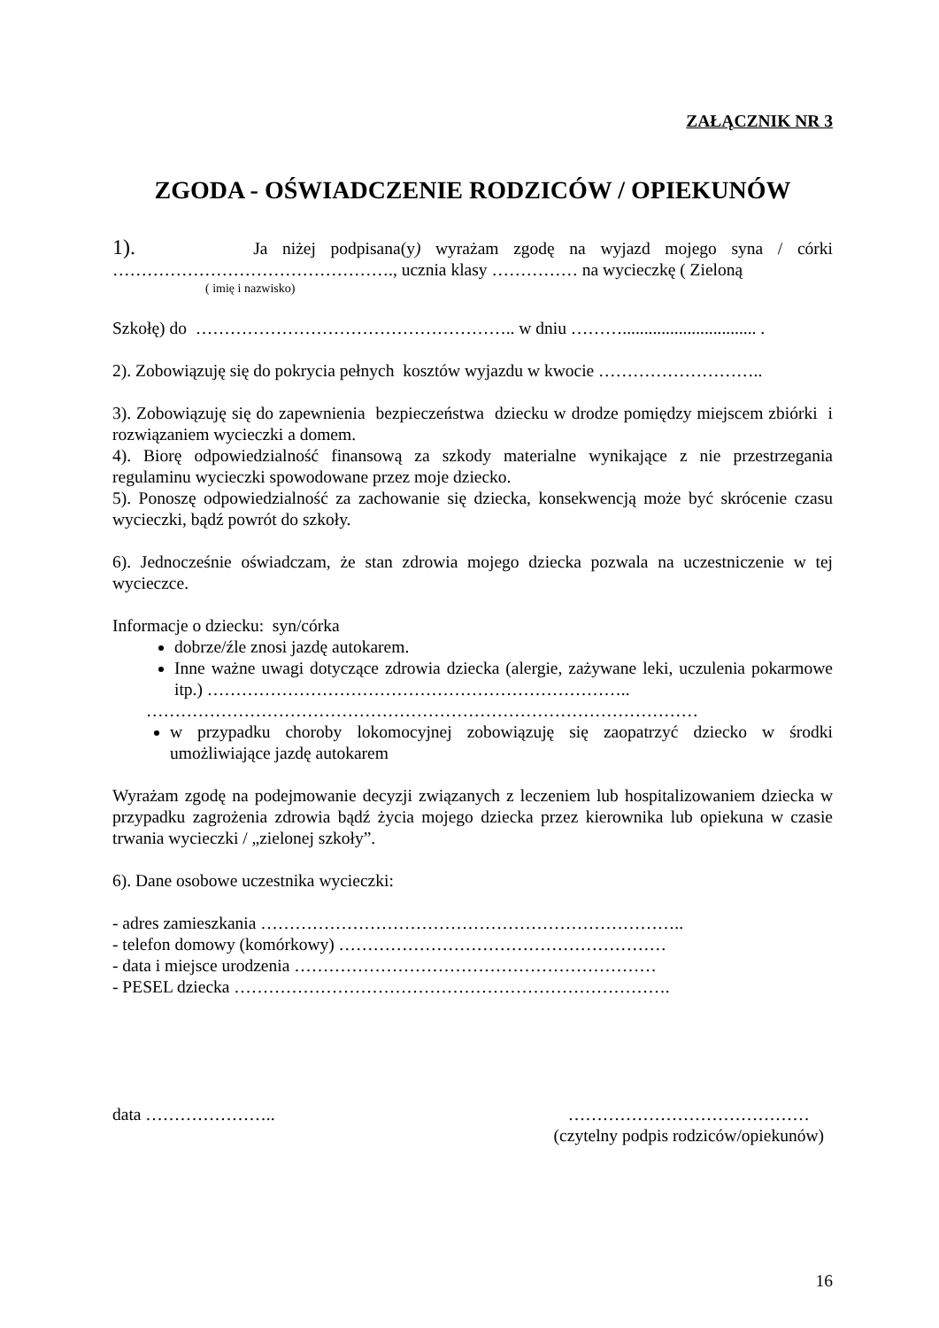ZAŁĄCZNIK NR 3
ZGODA - OŚWIADCZENIE RODZICÓW / OPIEKUNÓW
1). Ja niżej podpisana(y) wyrażam zgodę na wyjazd mojego syna / córki …………………………………………., ucznia klasy …………… na wycieczkę ( Zieloną
( imię i nazwisko)
Szkołę) do ……………………………………………….. w dniu ………............................... .
2). Zobowiązuję się do pokrycia pełnych kosztów wyjazdu w kwocie ………………………..
3). Zobowiązuję się do zapewnienia bezpieczeństwa dziecku w drodze pomiędzy miejscem zbiórki i rozwiązaniem wycieczki a domem.
4). Biorę odpowiedzialność finansową za szkody materialne wynikające z nie przestrzegania regulaminu wycieczki spowodowane przez moje dziecko.
5). Ponoszę odpowiedzialność za zachowanie się dziecka, konsekwencją może być skrócenie czasu wycieczki, bądź powrót do szkoły.
6). Jednocześnie oświadczam, że stan zdrowia mojego dziecka pozwala na uczestniczenie w tej wycieczce.
Informacje o dziecku: syn/córka
dobrze/źle znosi jazdę autokarem.
Inne ważne uwagi dotyczące zdrowia dziecka (alergie, zażywane leki, uczulenia pokarmowe itp.) ………………………………………………………………..
……………………………………………………………………………………
w przypadku choroby lokomocyjnej zobowiązuję się zaopatrzyć dziecko w środki umożliwiające jazdę autokarem
Wyrażam zgodę na podejmowanie decyzji związanych z leczeniem lub hospitalizowaniem dziecka w przypadku zagrożenia zdrowia bądź życia mojego dziecka przez kierownika lub opiekuna w czasie trwania wycieczki / „zielonej szkoły”.
6). Dane osobowe uczestnika wycieczki:
- adres zamieszkania ………………………………………………………………..
- telefon domowy (komórkowy) …………………………………………………
- data i miejsce urodzenia ………………………………………………………
- PESEL dziecka ………………………………………………………………….
data ………………….. ……………………………………
(czytelny podpis rodziców/opiekunów)
16